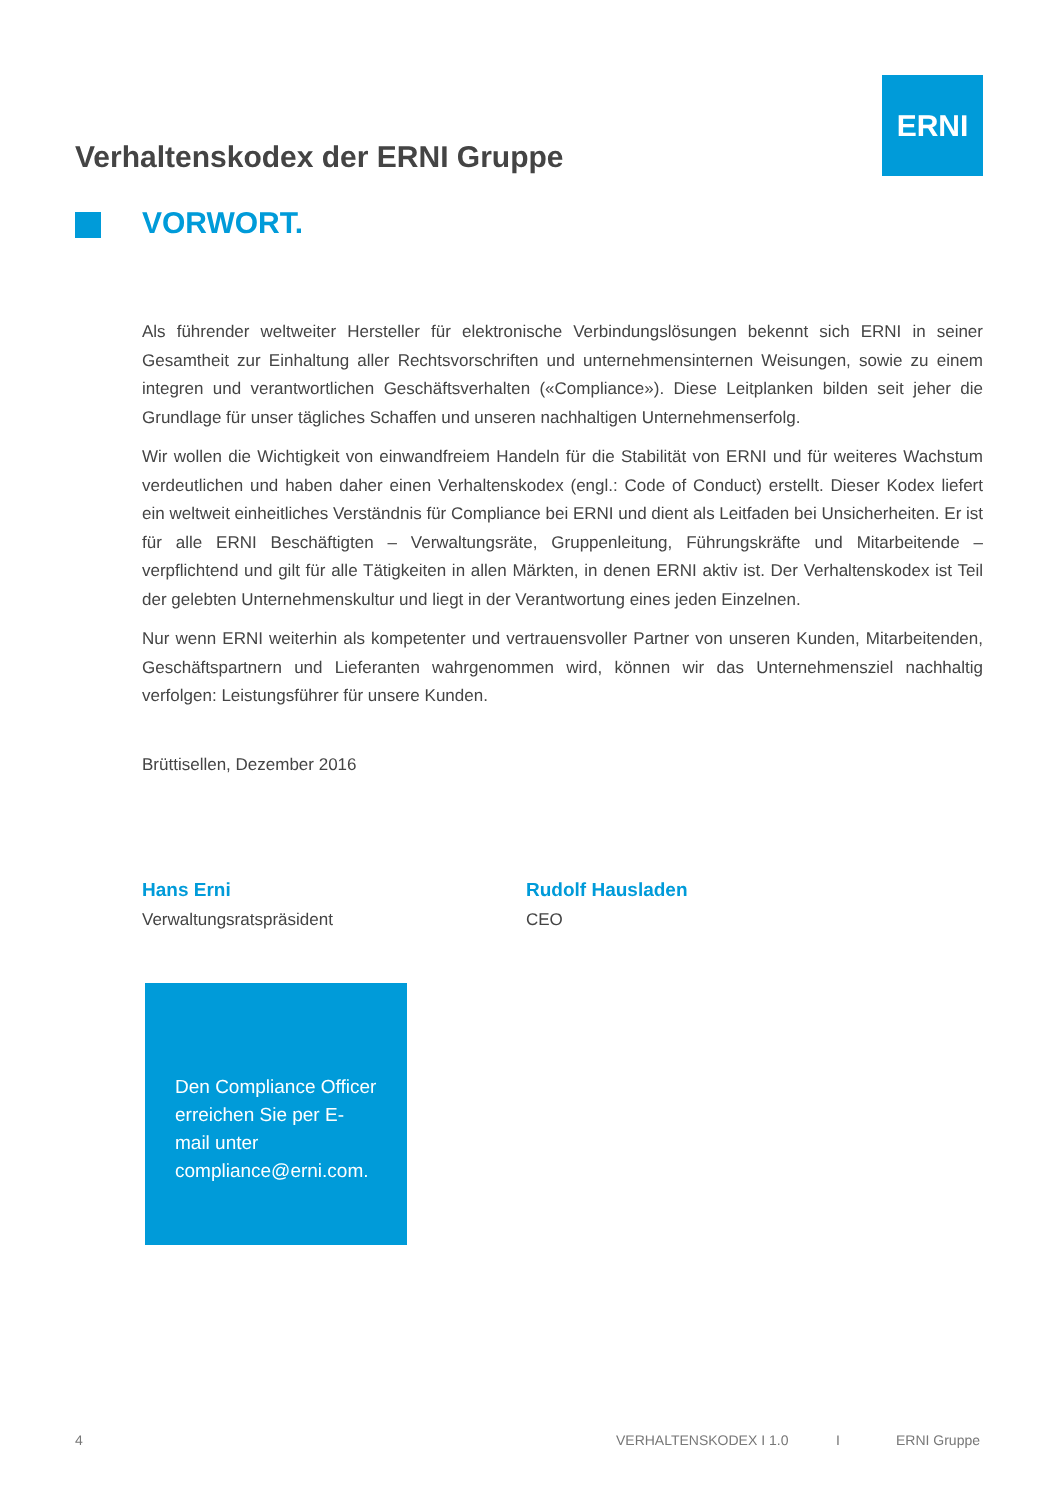ERNI
Verhaltenskodex der ERNI Gruppe
VORWORT.
Als führender weltweiter Hersteller für elektronische Verbindungslösungen bekennt sich ERNI in seiner Gesamtheit zur Einhaltung aller Rechtsvorschriften und unternehmensinternen Weisungen, sowie zu einem integren und verantwortlichen Geschäftsverhalten («Compliance»). Diese Leitplanken bilden seit jeher die Grundlage für unser tägliches Schaffen und unseren nachhaltigen Unternehmenserfolg.
Wir wollen die Wichtigkeit von einwandfreiem Handeln für die Stabilität von ERNI und für weiteres Wachstum verdeutlichen und haben daher einen Verhaltenskodex (engl.: Code of Conduct) erstellt. Dieser Kodex liefert ein weltweit einheitliches Verständnis für Compliance bei ERNI und dient als Leitfaden bei Unsicherheiten. Er ist für alle ERNI Beschäftigten – Verwaltungsräte, Gruppenleitung, Führungskräfte und Mitarbeitende – verpflichtend und gilt für alle Tätigkeiten in allen Märkten, in denen ERNI aktiv ist. Der Verhaltenskodex ist Teil der gelebten Unternehmenskultur und liegt in der Verantwortung eines jeden Einzelnen.
Nur wenn ERNI weiterhin als kompetenter und vertrauensvoller Partner von unseren Kunden, Mitarbeitenden, Geschäftspartnern und Lieferanten wahrgenommen wird, können wir das Unternehmensziel nachhaltig verfolgen: Leistungsführer für unsere Kunden.
Brüttisellen, Dezember 2016
Hans Erni
Verwaltungsratspräsident
Rudolf Hausladen
CEO
Den Compliance Officer erreichen Sie per E-mail unter compliance@erni.com.
4 VERHALTENSKODEX I 1.0 I ERNI Gruppe